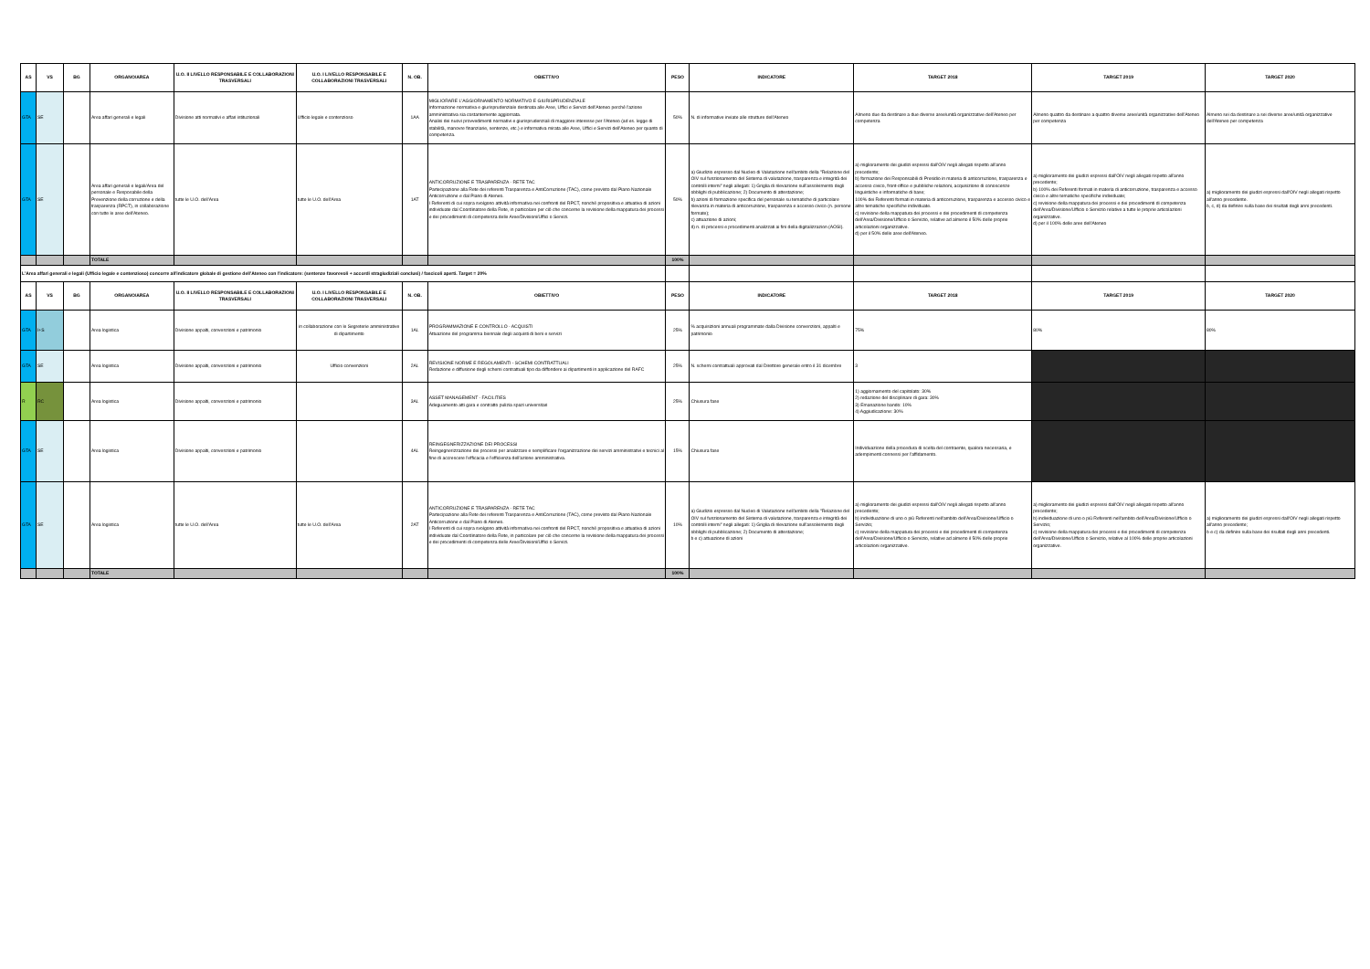| AS | VS | BG | ORGANO/AREA | U.O. II LIVELLO RESPONSABILE E COLLABORAZIONI TRASVERSALI | U.O. I LIVELLO RESPONSABILE E COLLABORAZIONI TRASVERSALI | N. OB. | OBIETTIVO | PESO | INDICATORE | TARGET 2018 | TARGET 2019 | TARGET 2020 |
| --- | --- | --- | --- | --- | --- | --- | --- | --- | --- | --- | --- | --- |
| GTA | SE | | Area affari generali e legali | Divisione atti normativi e affari istituzionali | Ufficio legale e contenzioso | 1AA | MIGLIORARE L'AGGIORNAMENTO NORMATIVO E GIURISPRUDENZIALE Informazione normativa e giurisprudenziale destinata alle Aree, Uffici e Servizi dell'Ateneo perché l'azione amministrativa sia costantemente aggiornata. Analisi dei nuovi provvedimenti normativi e giurisprudenziali di maggiore interesse per l'Ateneo (ad es. legge di stabilità, manovre finanziarie, sentenze, etc.) e informativa mirata alle Aree, Uffici e Servizi dell'Ateneo per quanto di competenza. | 50% | N. di informative inviate alle strutture dell'Ateneo | Almeno due da destinare a due diverse aree/unità organizzative dell'Ateneo per competenza | Almeno quattro da destinare a quattro diverse aree/unità organizzative dell'Ateneo per competenza | Almeno sei da destinare a sei diverse aree/unità organizzative dell'Ateneo per competenza |
| GTA | SE | | Area affari generali e legali/Area del personale e Resposabile della Prevenzione della corruzione e della trasparenza (RPCT), in collaborazione con tutte le aree dell'Ateneo. | tutte le U.O. dell'Area | tutte le U.O. dell'Area | 1AT | ANTICORRUZIONE E TRASPARENZA - RETE TAC Partecipazione alla Rete dei referenti Trasparenza e AntiCorruzione (TAC), come previsto dal Piano Nazionale Anticorruzione e dal Piano di Ateneo. I Referenti di cui sopra svolgono attività informativa nei confronti del RPCT, nonché propositiva e attuativa di azioni individuate dal Coordinatore della Rete, in particolare per ciò che concerne la revisione della mappatura dei processi e dei procedimenti di competenza delle Aree/Divisioni/Uffici o Servizi. | 50% | a) Giudizio espresso dal Nucleo di Valutazione nell'ambito della "Relazione del OIV sul funzionamento del Sistema di valutazione, trasparenza e integrità dei controlli interni" negli allegati: 1) Griglia di rilevazione sull'assolvimento degli obblighi di pubblicazione; 2) Documento di attestazione; b) azioni di formazione specifica del personale su tematiche di particolare rilevanza in materia di anticorruzione, trasparenza e accesso civico (n. persone formate); c) attuazione di azioni; d) n. di processi e procedimenti analizzati ai fini della digitalizzazion (AOSI). | a) miglioramento dei giudizi espressi dall'OIV negli allegati rispetto all'anno precedente; b) formazione dei Responsabili di Presidio in materia di anticorruzione, trasparenza e accesso civico, front-office e pubbliche relazioni, acquisizione di conoscenze linguistiche e informatiche di base; 100% dei Referenti formati in materia di anticorruzione, trasparenza e accesso civico e altre tematiche specifiche individuate. c) revisione della mappatura dei processi e dei procedimenti di competenza dell'Area/Divisione/Ufficio o Servizio, relative ad almeno il 50% delle proprie articolazioni organizzative. d) per il 50% delle aree dell'Ateneo. | a) miglioramento dei giudizi espressi dall'OIV negli allegati rispetto all'anno precedente; b) 100% dei Referenti formati in materia di anticorruzione, trasparenza e accesso civico e altre tematiche specifiche individuate; c) revisione della mappatura dei processi e dei procedimenti di competenza dell'Area/Divisione/Ufficio o Servizio relative a tutte le proprie articolazioni organizzative. d) per il 100% delle aree dell'Ateneo | a) miglioramento dei giudizi espressi dall'OIV negli allegati rispetto all'anno precedente. b, c, d) da definire sulla base dei risultati degli anni precedenti. |
| | | | TOTALE | | | | | 100% | | | | |
| L'Area affari generali e legali (Ufficio legale e contenzioso) concorre all'indicatore globale di gestione dell'Ateneo con l'indicatore: (sentenze favorevoli + accordi stragiudiziali conclusi) / fascicoli aperti. Target = 20% | | | | | | | | | | | | |
| AS | VS | BG | ORGANO/AREA | U.O. II LIVELLO RESPONSABILE E COLLABORAZIONI TRASVERSALI | U.O. I LIVELLO RESPONSABILE E COLLABORAZIONI TRASVERSALI | N. OB. | OBIETTIVO | PESO | INDICATORE | TARGET 2018 | TARGET 2019 | TARGET 2020 |
| GTA | I+S | | Area logistica | Divisione appalti, convenzioni e patrimonio | in collaborazione con le Segreterie amministrative di dipartimento | 1AL | PROGRAMMAZIONE E CONTROLLO - ACQUISTI Attuazione del programma biennale degli acquisti di beni e servizi | 25% | % acquisizioni annuali programmate dalla Divisione convenzioni, appalti e patrimonio | 75% | 80% | 80% |
| GTA | SE | | Area logistica | Divisione appalti, convenzioni e patrimonio | Ufficio convenzioni | 2AL | REVISIONE NORME E REGOLAMENTI - SCHEMI CONTRATTUALI Redazione e diffusione degli schemi contrattuali tipo da diffondere ai dipartimenti in applicazione del RAFC | 25% | N. schemi contrattuali approvati dal Direttore generale entro il 31 dicembre | 3 | | |
| R | RC | | Area logistica | Divisione appalti, convenzioni e patrimonio | | 3AL | ASSET MANAGEMENT - FACILITIES Adeguamento atti gara e contratto pulizia spazi universitari | 25% | Chiusura fase | 1) aggiornamento del capitolato: 30% 2) redazione del disciplinare di gara: 30% 3) Emanazione bando: 10% 4) Aggiudicazione: 30% | | |
| GTA | SE | | Area logistica | Divisione appalti, convenzioni e patrimonio | | 4AL | REINGEGNERIZZAZIONE DEI PROCESSI Reingegnerizzazione dei processi per analizzare e semplificare l'organizzazione dei servizi amministrativi e tecnici al fine di accrescere l'efficacia e l'efficienza dell'azione amministrativa. | 15% | Chiusura fase | Individuazione della procedura di scelta del contraente, qualora necessaria, e adempimenti connessi per l'affidamento. | | |
| GTA | SE | | Area logistica | tutte le U.O. dell'Area | tutte le U.O. dell'Area | 2AT | ANTICORRUZIONE E TRASPARENZA - RETE TAC Partecipazione alla Rete dei referenti Trasparenza e AntiCorruzione (TAC), come previsto dal Piano Nazionale Anticorruzione e dal Piano di Ateneo. I Referenti di cui sopra svolgono attività informativa nei confronti del RPCT, nonché propositiva e attuativa di azioni individuate dal Coordinatore della Rete, in particolare per ciò che concerne la revisione della mappatura dei processi e dei procedimenti di competenza delle Aree/Divisioni/Uffici o Servizi. | 10% | a) Giudizio espresso dal Nucleo di Valutazione nell'ambito della "Relazione del OIV sul funzionamento del Sistema di valutazione, trasparenza e integrità dei controlli interni" negli allegati: 1) Griglia di rilevazione sull'assolvimento degli obblighi di pubblicazione; 2) Documento di attestazione; b e c) attuazione di azioni | a) miglioramento dei giudizi espressi dall'OIV negli allegati rispetto all'anno precedente; b) individuazione di uno o più Referenti nell'ambito dell'Area/Divisione/Ufficio o Servizio; c) revisione della mappatura dei processi e dei procedimenti di competenza dell'Area/Divisione/Ufficio o Servizio, relative ad almeno il 50% delle proprie articolazioni organizzative. | a) miglioramento dei giudizi espressi dall'OIV negli allegati rispetto all'anno precedente; b) individuazione di uno o più Referenti nell'ambito dell'Area/Divisione/Ufficio o Servizio; c) revisione della mappatura dei processi e dei procedimenti di competenza dell'Area/Divisione/Ufficio o Servizio, relative al 100% delle proprie articolazioni organizzative. | a) miglioramento dei giudizi espressi dall'OIV negli allegati rispetto all'anno precedente; b e c) da definire sulla base dei risultati degli anni precedenti. |
| | | | TOTALE | | | | | 100% | | | | |